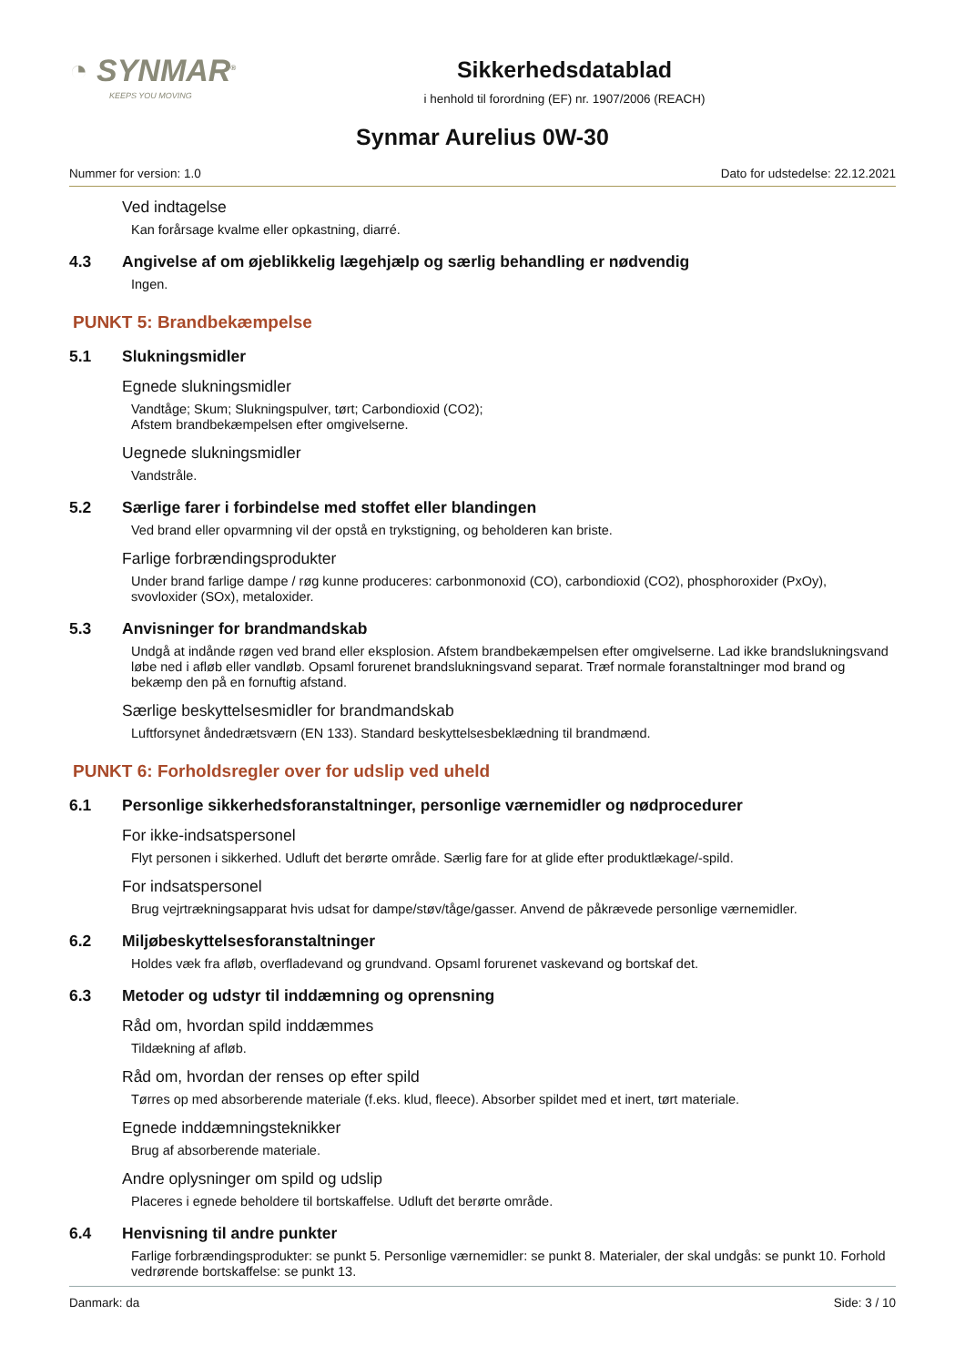◔ SYNMAR<sup>®</sup>
KEEPS YOU MOVING
Sikkerhedsdatablad
i henhold til forordning (EF) nr. 1907/2006 (REACH)
Synmar Aurelius 0W-30
Nummer for version: 1.0 Dato for udstedelse: 22.12.2021
Ved indtagelse
Kan forårsage kvalme eller opkastning, diarré.
4.3 Angivelse af om øjeblikkelig lægehjælp og særlig behandling er nødvendig
Ingen.
PUNKT 5: Brandbekæmpelse
5.1 Slukningsmidler
Egnede slukningsmidler
Vandtåge; Skum; Slukningspulver, tørt; Carbondioxid (CO2);
Afstem brandbekæmpelsen efter omgivelserne.
Uegnede slukningsmidler
Vandstråle.
5.2 Særlige farer i forbindelse med stoffet eller blandingen
Ved brand eller opvarmning vil der opstå en trykstigning, og beholderen kan briste.
Farlige forbrændingsprodukter
Under brand farlige dampe / røg kunne produceres: carbonmonoxid (CO), carbondioxid (CO2), phosphoroxider (PxOy), svovloxider (SOx), metaloxider.
5.3 Anvisninger for brandmandskab
Undgå at indånde røgen ved brand eller eksplosion. Afstem brandbekæmpelsen efter omgivelserne. Lad ikke brandslukningsvand løbe ned i afløb eller vandløb. Opsaml forurenet brandslukningsvand separat. Træf normale foranstaltninger mod brand og bekæmp den på en fornuftig afstand.
Særlige beskyttelsesmidler for brandmandskab
Luftforsynet åndedrætsværn (EN 133). Standard beskyttelsesbeklædning til brandmænd.
PUNKT 6: Forholdsregler over for udslip ved uheld
6.1 Personlige sikkerhedsforanstaltninger, personlige værnemidler og nødprocedurer
For ikke-indsatspersonel
Flyt personen i sikkerhed. Udluft det berørte område. Særlig fare for at glide efter produktlækage/-spild.
For indsatspersonel
Brug vejrtrækningsapparat hvis udsat for dampe/støv/tåge/gasser. Anvend de påkrævede personlige værnemidler.
6.2 Miljøbeskyttelsesforanstaltninger
Holdes væk fra afløb, overfladevand og grundvand. Opsaml forurenet vaskevand og bortskaf det.
6.3 Metoder og udstyr til inddæmning og oprensning
Råd om, hvordan spild inddæmmes
Tildækning af afløb.
Råd om, hvordan der renses op efter spild
Tørres op med absorberende materiale (f.eks. klud, fleece). Absorber spildet med et inert, tørt materiale.
Egnede inddæmningsteknikker
Brug af absorberende materiale.
Andre oplysninger om spild og udslip
Placeres i egnede beholdere til bortskaffelse. Udluft det berørte område.
6.4 Henvisning til andre punkter
Farlige forbrændingsprodukter: se punkt 5. Personlige værnemidler: se punkt 8. Materialer, der skal undgås: se punkt 10. Forhold vedrørende bortskaffelse: se punkt 13.
Danmark: da Side: 3 / 10